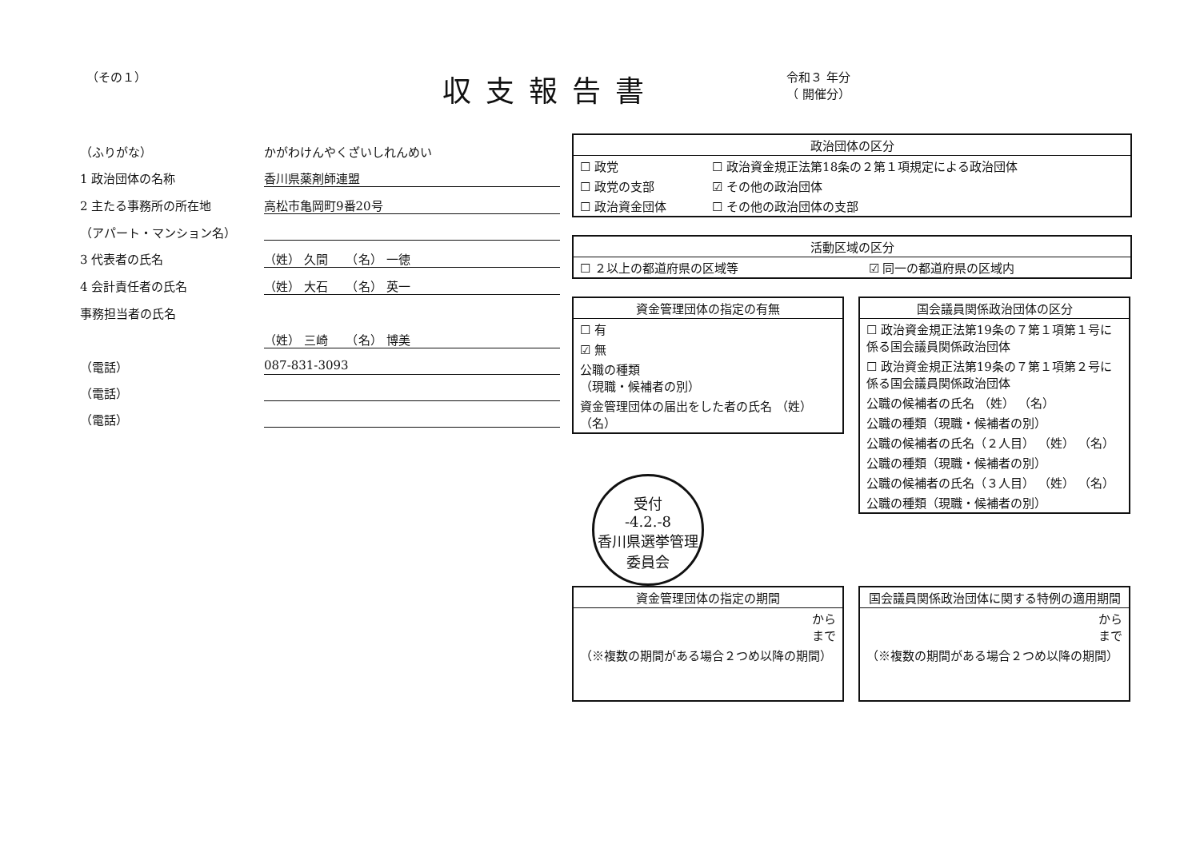（その１）
収支報告書
令和３ 年分
（ 開催分）
（ふりがな） かがわけんやくざいしれんめい
1 政治団体の名称 香川県薬剤師連盟
2 主たる事務所の所在地 高松市亀岡町9番20号
（アパート・マンション名）
3 代表者の氏名 （姓） 久間　　（名） 一徳
4 会計責任者の氏名 （姓） 大石　　（名） 英一
事務担当者の氏名
（姓） 三崎　　（名） 博美
（電話） 087-831-3093
（電話）
（電話）
| 政治団体の区分 | |
| --- | --- |
| ☐ 政党 | ☐ 政治資金規正法第18条の２第１項規定による政治団体 |
| ☐ 政党の支部 | ☑ その他の政治団体 |
| ☐ 政治資金団体 | ☐ その他の政治団体の支部 |
| 活動区域の区分 | |
| --- | --- |
| ☐ ２以上の都道府県の区域等 | ☑ 同一の都道府県の区域内 |
| 資金管理団体の指定の有無 |
| --- |
| ☐ 有 |
| ☑ 無 |
| 公職の種類 （現職・候補者の別） |
| 資金管理団体の届出をした者の氏名 （姓） （名） |
受付
-4.2.-8
香川県選挙管理委員会
| 国会議員関係政治団体の区分 |
| --- |
| ☐ 政治資金規正法第19条の７第１項第１号に係る国会議員関係政治団体 |
| ☐ 政治資金規正法第19条の７第１項第２号に係る国会議員関係政治団体 |
| 公職の候補者の氏名 （姓） （名） |
| 公職の種類（現職・候補者の別） |
| 公職の候補者の氏名（２人目） （姓） （名） |
| 公職の種類（現職・候補者の別） |
| 公職の候補者の氏名（３人目） （姓） （名） |
| 公職の種類（現職・候補者の別） |
| 資金管理団体の指定の期間 |
| --- |
| から まで |
| （※複数の期間がある場合２つめ以降の期間） |
| 国会議員関係政治団体に関する特例の適用期間 |
| --- |
| から まで |
| （※複数の期間がある場合２つめ以降の期間） |